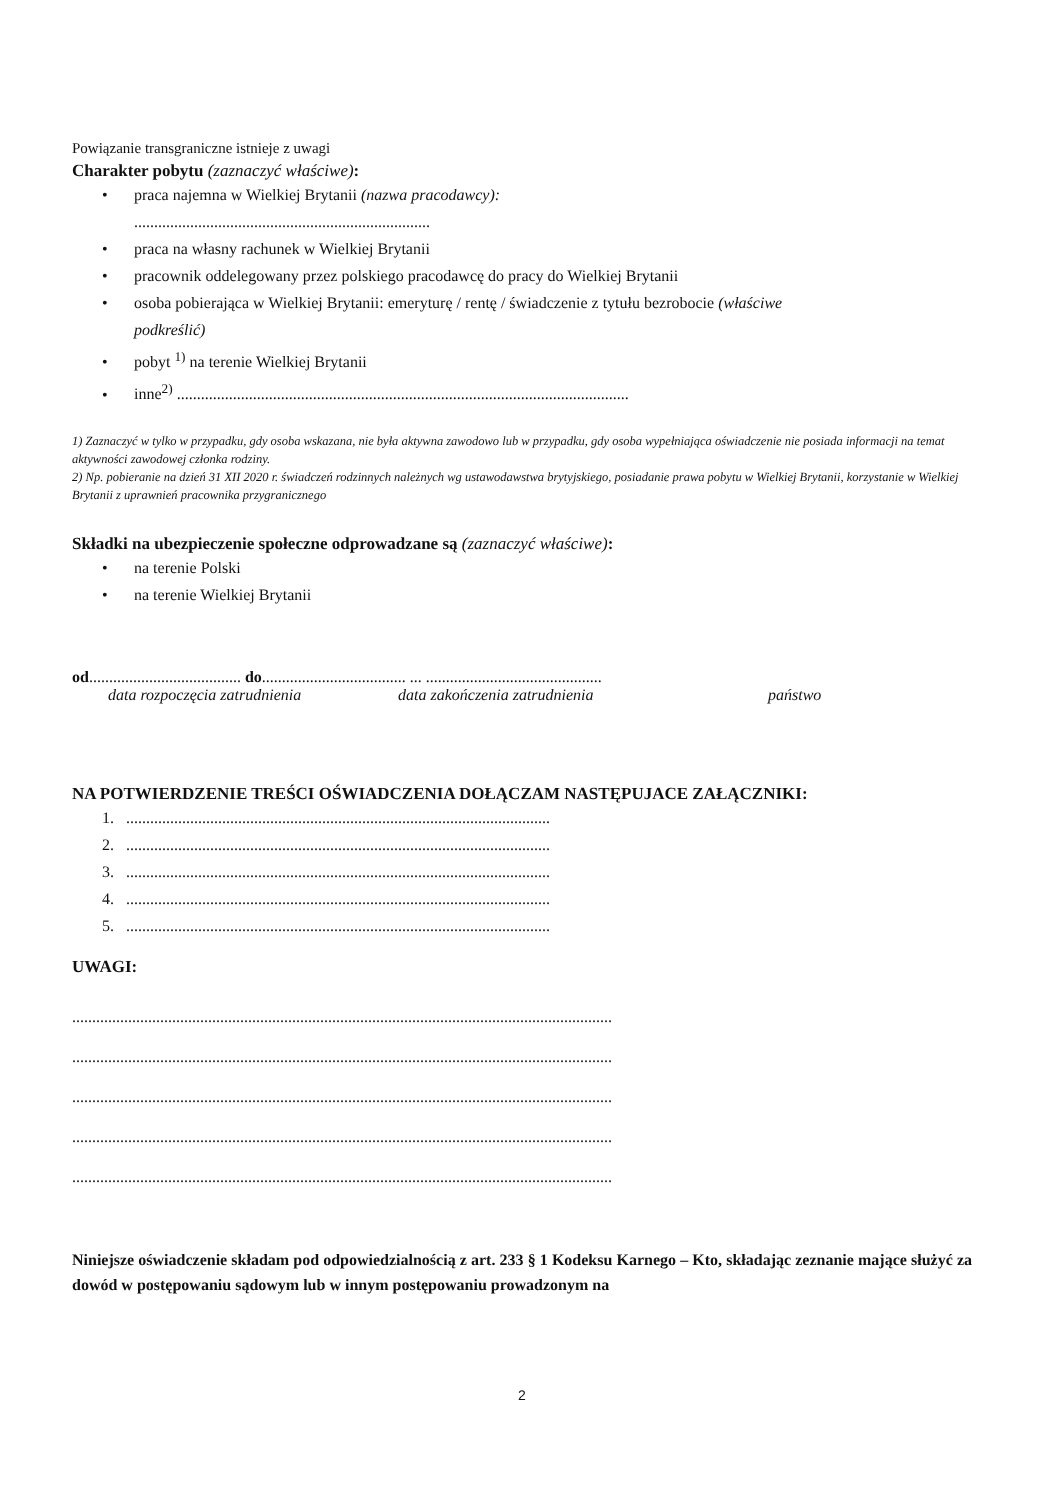Powiązanie transgraniczne istnieje z uwagi
Charakter pobytu (zaznaczyć właściwe):
• praca najemna w Wielkiej Brytanii (nazwa pracodawcy):
..........................................................................
• praca na własny rachunek w Wielkiej Brytanii
• pracownik oddelegowany przez polskiego pracodawcę do pracy do Wielkiej Brytanii
• osoba pobierająca w Wielkiej Brytanii: emeryturę / rentę / świadczenie z tytułu bezrobocie (właściwe
podkreślić)
• pobyt <sup>1)</sup> na terenie Wielkiej Brytanii
• inne<sup>2)</sup> .................................................................................................................
1) Zaznaczyć w tylko w przypadku, gdy osoba wskazana, nie była aktywna zawodowo lub w przypadku, gdy osoba wypełniająca oświadczenie nie posiada informacji na temat aktywności zawodowej członka rodziny.
2) Np. pobieranie na dzień 31 XII 2020 r. świadczeń rodzinnych należnych wg ustawodawstwa brytyjskiego, posiadanie prawa pobytu w Wielkiej Brytanii, korzystanie w Wielkiej Brytanii z uprawnień pracownika przygranicznego
Składki na ubezpieczenie społeczne odprowadzane są (zaznaczyć właściwe):
• na terenie Polski
• na terenie Wielkiej Brytanii
od...................................... do.................................... ... ............................................
data rozpoczęcia zatrudnienia data zakończenia zatrudnienia państwo
NA POTWIERDZENIE TREŚCI OŚWIADCZENIA DOŁĄCZAM NASTĘPUJACE ZAŁĄCZNIKI:
1. ..........................................................................................................
2. ..........................................................................................................
3. ..........................................................................................................
4. ..........................................................................................................
5. ..........................................................................................................
UWAGI:
.......................................................................................................................................
.......................................................................................................................................
.......................................................................................................................................
.......................................................................................................................................
.......................................................................................................................................
Niniejsze oświadczenie składam pod odpowiedzialnością z art. 233 § 1 Kodeksu Karnego – Kto, składając zeznanie mające służyć za dowód w postępowaniu sądowym lub w innym postępowaniu prowadzonym na
2